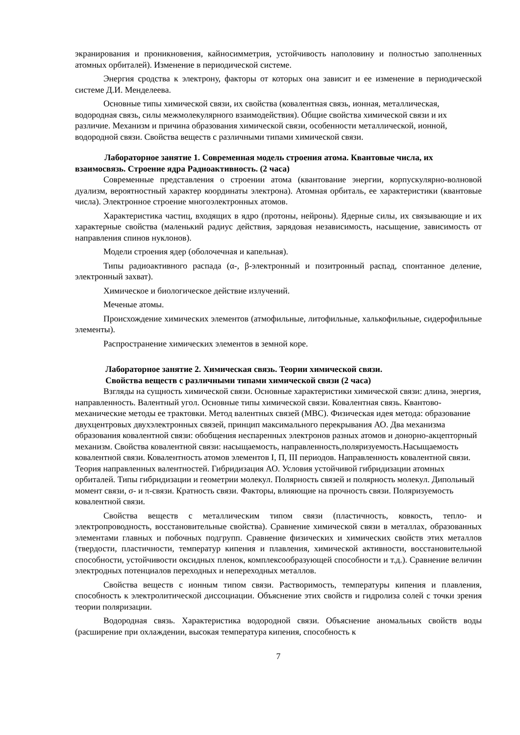экранирования и проникновения, кайносимметрия, устойчивость наполовину и полностью заполненных атомных орбиталей). Изменение в периодической системе.
Энергия сродства к электрону, факторы от которых она зависит и ее изменение в периодической системе Д.И. Менделеева.
Основные типы химической связи, их свойства (ковалентная связь, ионная, металлическая, водородная связь, силы межмолекулярного взаимодействия). Общие свойства химической связи и их различие. Механизм и причина образования химической связи, особенности металлической, ионной, водородной связи. Свойства веществ с различными типами химической связи.
Лабораторное занятие 1. Современная модель строения атома. Квантовые числа, их взаимосвязь. Строение ядра Радиоактивность. (2 часа)
Современные представления о строении атома (квантование энергии, корпускулярно-волновой дуализм, вероятностный характер координаты электрона). Атомная орбиталь, ее характеристики (квантовые числа). Электронное строение многоэлектронных атомов.
Характеристика частиц, входящих в ядро (протоны, нейроны). Ядерные силы, их связывающие и их характерные свойства (маленький радиус действия, зарядовая независимость, насыщение, зависимость от направления спинов нуклонов).
Модели строения ядер (оболочечная и капельная).
Типы радиоактивного распада (α-, β-электронный и позитронный распад, спонтанное деление, электронный захват).
Химическое и биологическое действие излучений.
Меченые атомы.
Происхождение химических элементов (атмофильные, литофильные, халькофильные, сидерофильные элементы).
Распространение химических элементов в земной коре.
Лабораторное занятие 2. Химическая связь. Теории химической связи.
Свойства веществ с различными типами химической связи (2 часа)
Взгляды на сущность химической связи. Основные характеристики химической связи: длина, энергия, направленность. Валентный угол. Основные типы химической связи. Ковалентная связь. Квантово-механические методы ее трактовки. Метод валентных связей (МВС). Физическая идея метода: образование двухцентровых двухэлектронных связей, принцип максимального перекрывания АО. Два механизма образования ковалентной связи: обобщения неспаренных электронов разных атомов и донорно-акцепторный механизм. Свойства ковалентной связи: насыщаемость, направленность,поляризуемость.Насыщаемость ковалентной связи. Ковалентность атомов элементов I, П, III периодов. Направленность ковалентной связи. Теория направленных валентностей. Гибридизация АО. Условия устойчивой гибридизации атомных орбиталей. Типы гибридизации и геометрии молекул. Полярность связей и полярность молекул. Дипольный момент связи, σ- и π-связи. Кратность связи. Факторы, влияющие на прочность связи. Поляризуемость ковалентной связи.
Свойства веществ с металлическим типом связи (пластичность, ковкость, тепло- и электропроводность, восстановительные свойства). Сравнение химической связи в металлах, образованных элементами главных и побочных подгрупп. Сравнение физических и химических свойств этих металлов (твердости, пластичности, температур кипения и плавления, химической активности, восстановительной способности, устойчивости оксидных пленок, комплексообразующей способности и т.д.). Сравнение величин электродных потенциалов переходных и непереходных металлов.
Свойства веществ с ионным типом связи. Растворимость, температуры кипения и плавления, способность к электролитической диссоциации. Объяснение этих свойств и гидролиза солей с точки зрения теории поляризации.
Водородная связь. Характеристика водородной связи. Объяснение аномальных свойств воды (расширение при охлаждении, высокая температура кипения, способность к
7